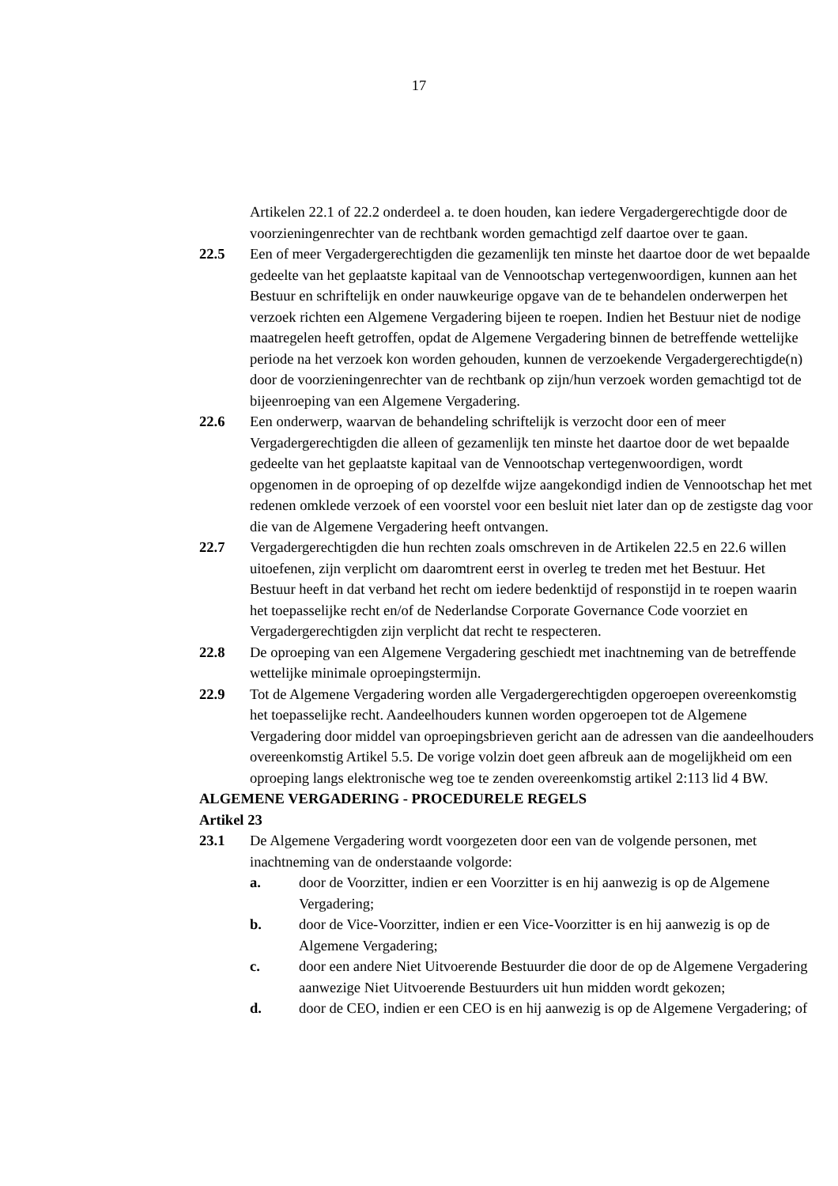17
Artikelen 22.1 of 22.2 onderdeel a. te doen houden, kan iedere Vergadergerechtigde door de voorzieningenrechter van de rechtbank worden gemachtigd zelf daartoe over te gaan.
22.5 Een of meer Vergadergerechtigden die gezamenlijk ten minste het daartoe door de wet bepaalde gedeelte van het geplaatste kapitaal van de Vennootschap vertegenwoordigen, kunnen aan het Bestuur en schriftelijk en onder nauwkeurige opgave van de te behandelen onderwerpen het verzoek richten een Algemene Vergadering bijeen te roepen. Indien het Bestuur niet de nodige maatregelen heeft getroffen, opdat de Algemene Vergadering binnen de betreffende wettelijke periode na het verzoek kon worden gehouden, kunnen de verzoekende Vergadergerechtigde(n) door de voorzieningenrechter van de rechtbank op zijn/hun verzoek worden gemachtigd tot de bijeenroeping van een Algemene Vergadering.
22.6 Een onderwerp, waarvan de behandeling schriftelijk is verzocht door een of meer Vergadergerechtigden die alleen of gezamenlijk ten minste het daartoe door de wet bepaalde gedeelte van het geplaatste kapitaal van de Vennootschap vertegenwoordigen, wordt opgenomen in de oproeping of op dezelfde wijze aangekondigd indien de Vennootschap het met redenen omklede verzoek of een voorstel voor een besluit niet later dan op de zestigste dag voor die van de Algemene Vergadering heeft ontvangen.
22.7 Vergadergerechtigden die hun rechten zoals omschreven in de Artikelen 22.5 en 22.6 willen uitoefenen, zijn verplicht om daaromtrent eerst in overleg te treden met het Bestuur. Het Bestuur heeft in dat verband het recht om iedere bedenktijd of responstijd in te roepen waarin het toepasselijke recht en/of de Nederlandse Corporate Governance Code voorziet en Vergadergerechtigden zijn verplicht dat recht te respecteren.
22.8 De oproeping van een Algemene Vergadering geschiedt met inachtneming van de betreffende wettelijke minimale oproepingstermijn.
22.9 Tot de Algemene Vergadering worden alle Vergadergerechtigden opgeroepen overeenkomstig het toepasselijke recht. Aandeelhouders kunnen worden opgeroepen tot de Algemene Vergadering door middel van oproepingsbrieven gericht aan de adressen van die aandeelhouders overeenkomstig Artikel 5.5. De vorige volzin doet geen afbreuk aan de mogelijkheid om een oproeping langs elektronische weg toe te zenden overeenkomstig artikel 2:113 lid 4 BW.
ALGEMENE VERGADERING - PROCEDURELE REGELS
Artikel 23
23.1 De Algemene Vergadering wordt voorgezeten door een van de volgende personen, met inachtneming van de onderstaande volgorde:
a. door de Voorzitter, indien er een Voorzitter is en hij aanwezig is op de Algemene Vergadering;
b. door de Vice-Voorzitter, indien er een Vice-Voorzitter is en hij aanwezig is op de Algemene Vergadering;
c. door een andere Niet Uitvoerende Bestuurder die door de op de Algemene Vergadering aanwezige Niet Uitvoerende Bestuurders uit hun midden wordt gekozen;
d. door de CEO, indien er een CEO is en hij aanwezig is op de Algemene Vergadering; of